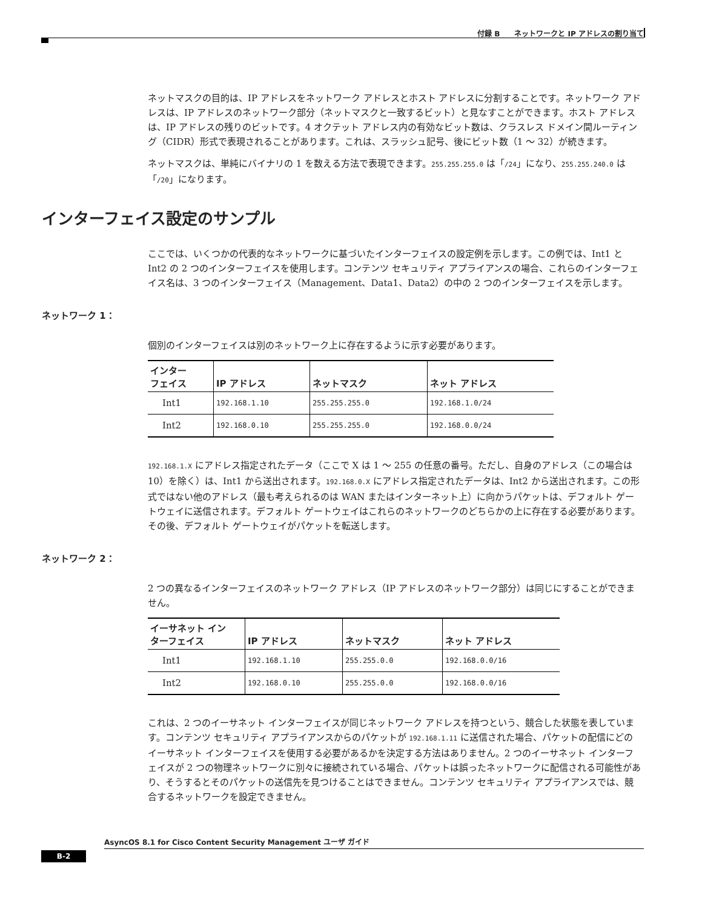付録 B　　ネットワークと IP アドレスの割り当て
ネットマスクの目的は、IP アドレスをネットワーク アドレスとホスト アドレスに分割することです。ネットワーク アドレスは、IP アドレスのネットワーク部分（ネットマスクと一致するビット）と見なすことができます。ホスト アドレスは、IP アドレスの残りのビットです。4 オクテット アドレス内の有効なビット数は、クラスレス ドメイン間ルーティング（CIDR）形式で表現されることがあります。これは、スラッシュ記号、後にビット数（1 ～ 32）が続きます。
ネットマスクは、単純にバイナリの 1 を数える方法で表現できます。255.255.255.0 は「/24」になり、255.255.240.0 は「/20」になります。
インターフェイス設定のサンプル
ここでは、いくつかの代表的なネットワークに基づいたインターフェイスの設定例を示します。この例では、Int1 と Int2 の 2 つのインターフェイスを使用します。コンテンツ セキュリティ アプライアンスの場合、これらのインターフェイス名は、3 つのインターフェイス（Management、Data1、Data2）の中の 2 つのインターフェイスを示します。
ネットワーク 1：
個別のインターフェイスは別のネットワーク上に存在するように示す必要があります。
| インター フェイス | IP アドレス | ネットマスク | ネット アドレス |
| --- | --- | --- | --- |
| Int1 | 192.168.1.10 | 255.255.255.0 | 192.168.1.0/24 |
| Int2 | 192.168.0.10 | 255.255.255.0 | 192.168.0.0/24 |
192.168.1.X にアドレス指定されたデータ（ここで X は 1 ～ 255 の任意の番号。ただし、自身のアドレス（この場合は 10）を除く）は、Int1 から送出されます。192.168.0.X にアドレス指定されたデータは、Int2 から送出されます。この形式ではない他のアドレス（最も考えられるのは WAN またはインターネット上）に向かうパケットは、デフォルト ゲートウェイに送信されます。デフォルト ゲートウェイはこれらのネットワークのどちらかの上に存在する必要があります。その後、デフォルト ゲートウェイがパケットを転送します。
ネットワーク 2：
2 つの異なるインターフェイスのネットワーク アドレス（IP アドレスのネットワーク部分）は同じにすることができません。
| イーサネット イン ターフェイス | IP アドレス | ネットマスク | ネット アドレス |
| --- | --- | --- | --- |
| Int1 | 192.168.1.10 | 255.255.0.0 | 192.168.0.0/16 |
| Int2 | 192.168.0.10 | 255.255.0.0 | 192.168.0.0/16 |
これは、2 つのイーサネット インターフェイスが同じネットワーク アドレスを持つという、競合した状態を表しています。コンテンツ セキュリティ アプライアンスからのパケットが 192.168.1.11 に送信された場合、パケットの配信にどのイーサネット インターフェイスを使用する必要があるかを決定する方法はありません。2 つのイーサネット インターフェイスが 2 つの物理ネットワークに別々に接続されている場合、パケットは誤ったネットワークに配信される可能性があり、そうするとそのパケットの送信先を見つけることはできません。コンテンツ セキュリティ アプライアンスでは、競合するネットワークを設定できません。
AsyncOS 8.1 for Cisco Content Security Management ユーザ ガイド
B-2